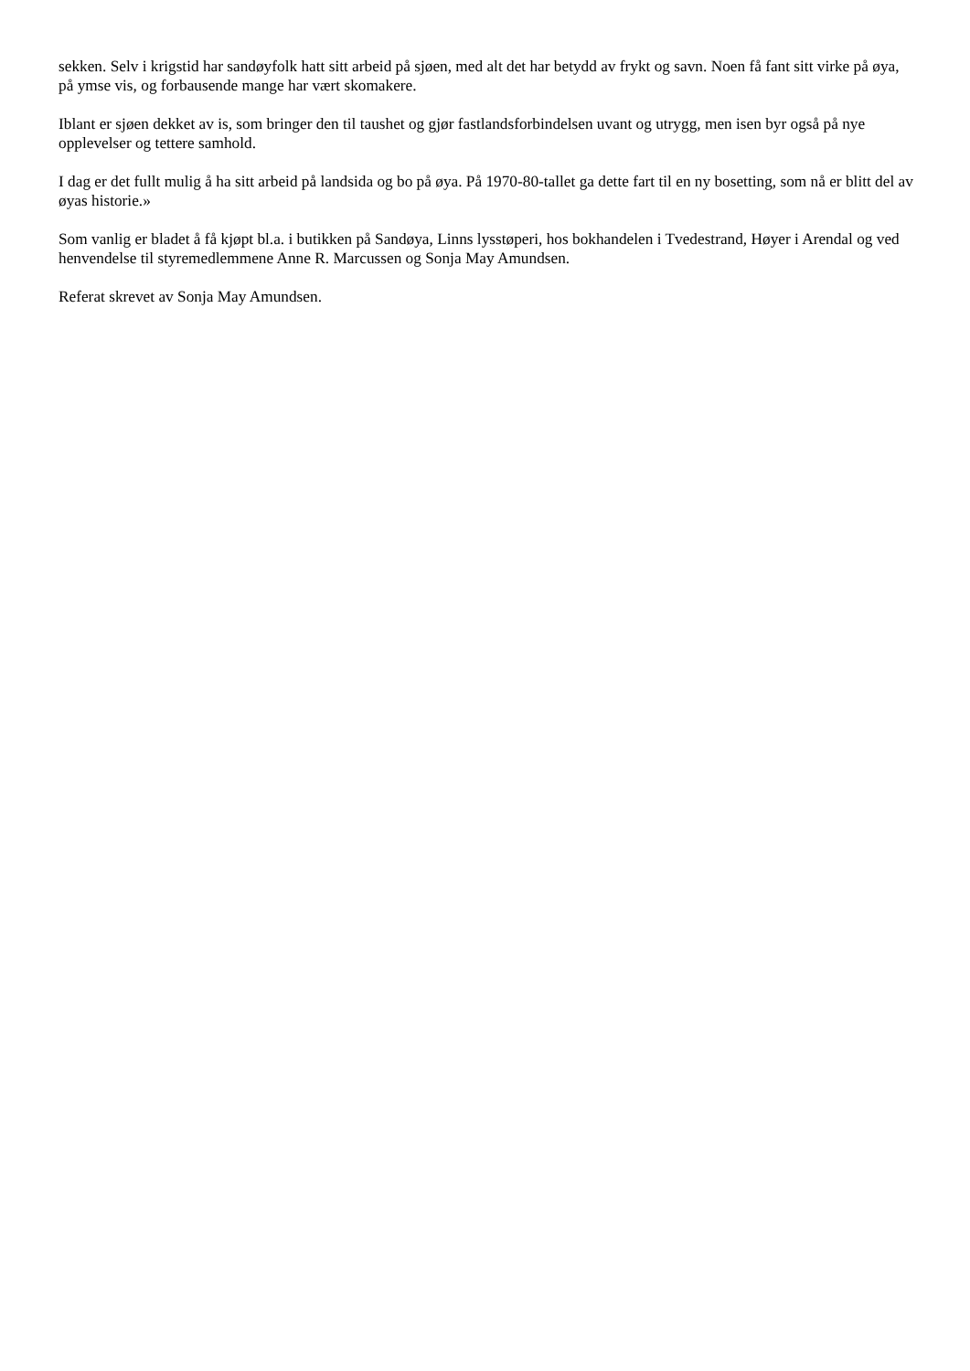sekken. Selv i krigstid har sandøyfolk hatt sitt arbeid på sjøen, med alt det har betydd av frykt og savn. Noen få fant sitt virke på øya, på ymse vis, og forbausende mange har vært skomakere.
Iblant er sjøen dekket av is, som bringer den til taushet og gjør fastlandsforbindelsen uvant og utrygg, men isen byr også på nye opplevelser og tettere samhold.
I dag er det fullt mulig å ha sitt arbeid på landsida og bo på øya. På 1970-80-tallet ga dette fart til en ny bosetting, som nå er blitt del av øyas historie.»
Som vanlig er bladet å få kjøpt bl.a. i butikken på Sandøya, Linns lysstøperi, hos bokhandelen i Tvedestrand, Høyer i Arendal og ved henvendelse til styremedlemmene Anne R. Marcussen og Sonja May Amundsen.
Referat skrevet av Sonja May Amundsen.